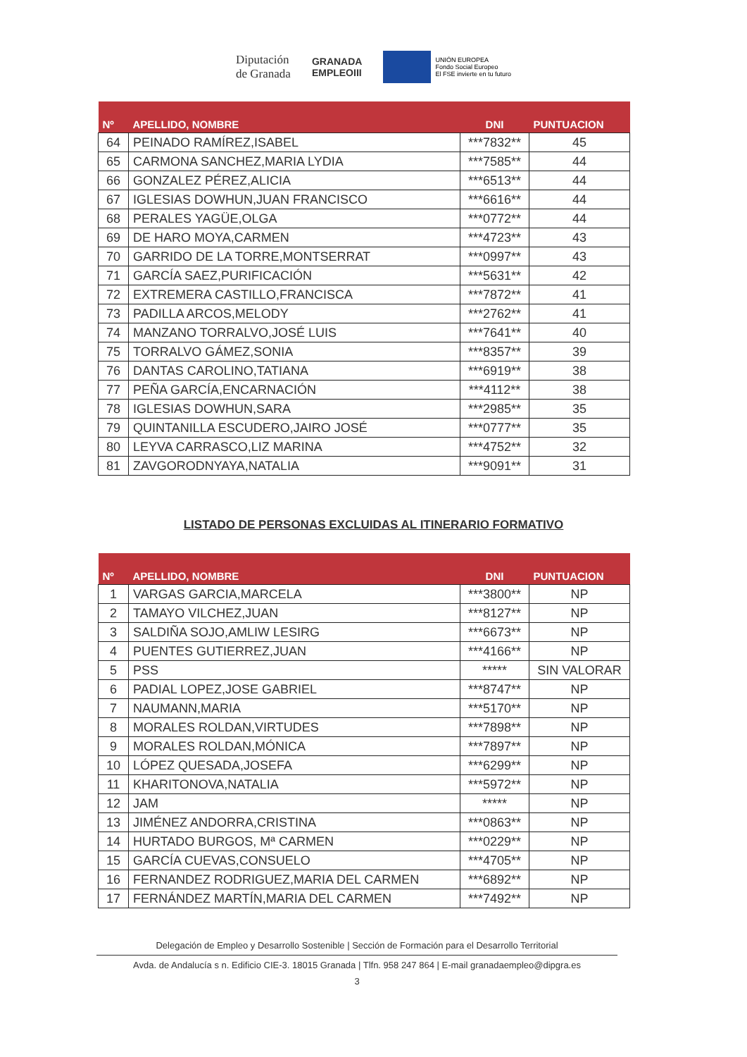Diputación
de Granada
GRANADA
EMPLEOIII
UNIÓN EUROPEA
Fondo Social Europeo
El FSE invierte en tu futuro
| Nº | APELLIDO, NOMBRE | DNI | PUNTUACION |
| --- | --- | --- | --- |
| 64 | PEINADO RAMÍREZ,ISABEL | ***7832** | 45 |
| 65 | CARMONA SANCHEZ,MARIA LYDIA | ***7585** | 44 |
| 66 | GONZALEZ PÉREZ,ALICIA | ***6513** | 44 |
| 67 | IGLESIAS DOWHUN,JUAN FRANCISCO | ***6616** | 44 |
| 68 | PERALES YAGÜE,OLGA | ***0772** | 44 |
| 69 | DE HARO MOYA,CARMEN | ***4723** | 43 |
| 70 | GARRIDO DE LA TORRE,MONTSERRAT | ***0997** | 43 |
| 71 | GARCÍA SAEZ,PURIFICACIÓN | ***5631** | 42 |
| 72 | EXTREMERA CASTILLO,FRANCISCA | ***7872** | 41 |
| 73 | PADILLA ARCOS,MELODY | ***2762** | 41 |
| 74 | MANZANO TORRALVO,JOSÉ LUIS | ***7641** | 40 |
| 75 | TORRALVO GÁMEZ,SONIA | ***8357** | 39 |
| 76 | DANTAS CAROLINO,TATIANA | ***6919** | 38 |
| 77 | PEÑA GARCÍA,ENCARNACIÓN | ***4112** | 38 |
| 78 | IGLESIAS DOWHUN,SARA | ***2985** | 35 |
| 79 | QUINTANILLA ESCUDERO,JAIRO JOSÉ | ***0777** | 35 |
| 80 | LEYVA CARRASCO,LIZ MARINA | ***4752** | 32 |
| 81 | ZAVGORODNYAYA,NATALIA | ***9091** | 31 |
LISTADO DE PERSONAS EXCLUIDAS AL ITINERARIO FORMATIVO
| Nº | APELLIDO, NOMBRE | DNI | PUNTUACION |
| --- | --- | --- | --- |
| 1 | VARGAS GARCIA,MARCELA | ***3800** | NP |
| 2 | TAMAYO VILCHEZ,JUAN | ***8127** | NP |
| 3 | SALDIÑA SOJO,AMLIW LESIRG | ***6673** | NP |
| 4 | PUENTES GUTIERREZ,JUAN | ***4166** | NP |
| 5 | PSS | ***** | SIN VALORAR |
| 6 | PADIAL LOPEZ,JOSE GABRIEL | ***8747** | NP |
| 7 | NAUMANN,MARIA | ***5170** | NP |
| 8 | MORALES ROLDAN,VIRTUDES | ***7898** | NP |
| 9 | MORALES ROLDAN,MÓNICA | ***7897** | NP |
| 10 | LÓPEZ QUESADA,JOSEFA | ***6299** | NP |
| 11 | KHARITONOVA,NATALIA | ***5972** | NP |
| 12 | JAM | ***** | NP |
| 13 | JIMÉNEZ ANDORRA,CRISTINA | ***0863** | NP |
| 14 | HURTADO BURGOS, Mª CARMEN | ***0229** | NP |
| 15 | GARCÍA CUEVAS,CONSUELO | ***4705** | NP |
| 16 | FERNANDEZ RODRIGUEZ,MARIA DEL CARMEN | ***6892** | NP |
| 17 | FERNÁNDEZ MARTÍN,MARIA DEL CARMEN | ***7492** | NP |
Delegación de Empleo y Desarrollo Sostenible | Sección de Formación para el Desarrollo Territorial
Avda. de Andalucía s n. Edificio CIE-3. 18015 Granada | Tlfn. 958 247 864 | E-mail granadaempleo@dipgra.es
3